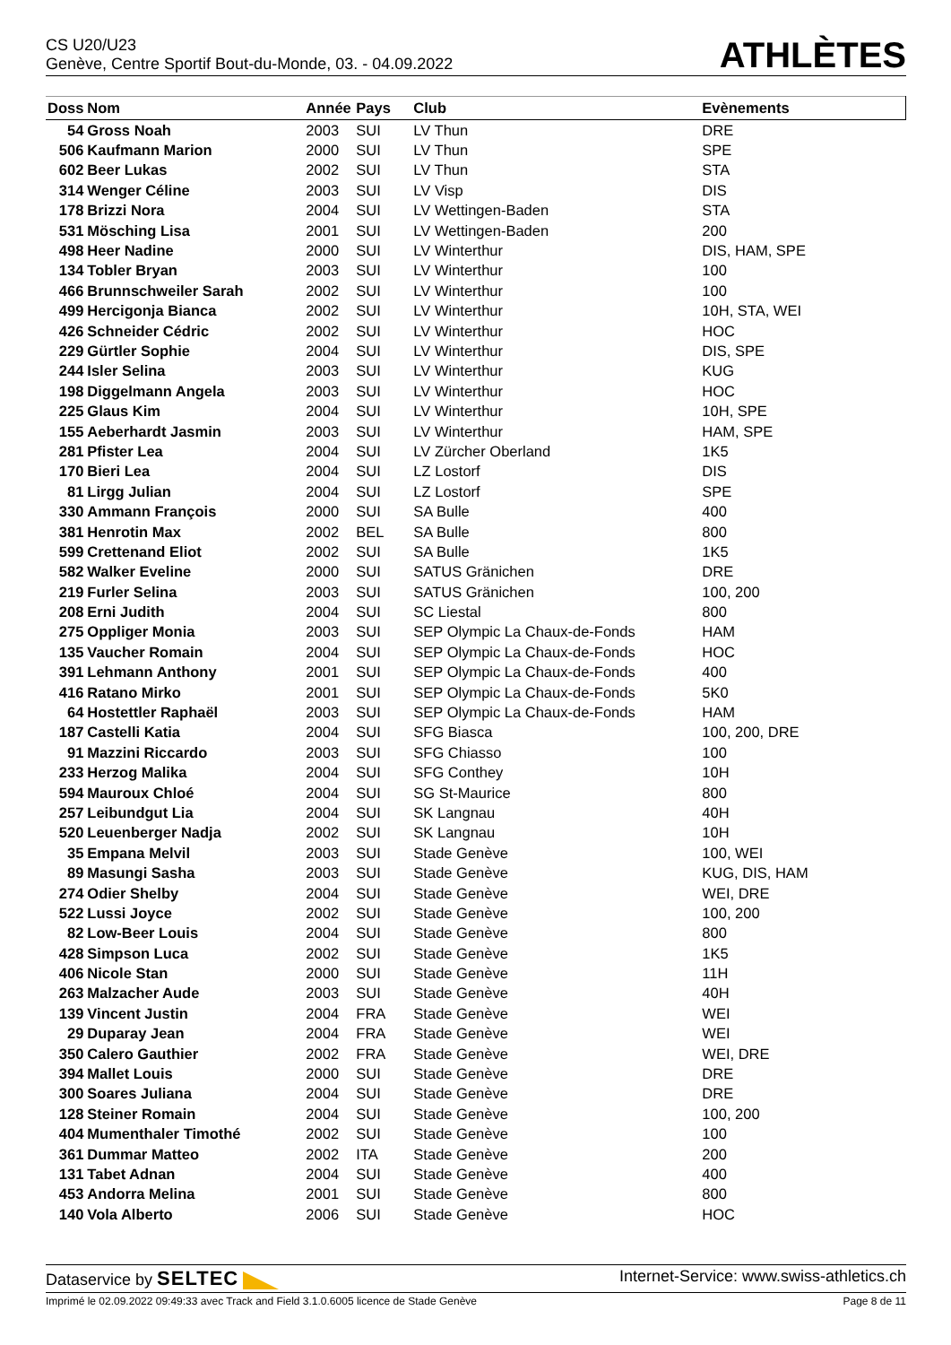CS U20/U23
Genève, Centre Sportif Bout-du-Monde, 03. - 04.09.2022
ATHLÈTES
| Doss | Nom | Année | Pays | Club | Evènements |
| --- | --- | --- | --- | --- | --- |
| 54 | Gross Noah | 2003 | SUI | LV Thun | DRE |
| 506 | Kaufmann Marion | 2000 | SUI | LV Thun | SPE |
| 602 | Beer Lukas | 2002 | SUI | LV Thun | STA |
| 314 | Wenger Céline | 2003 | SUI | LV Visp | DIS |
| 178 | Brizzi Nora | 2004 | SUI | LV Wettingen-Baden | STA |
| 531 | Mösching Lisa | 2001 | SUI | LV Wettingen-Baden | 200 |
| 498 | Heer Nadine | 2000 | SUI | LV Winterthur | DIS, HAM, SPE |
| 134 | Tobler Bryan | 2003 | SUI | LV Winterthur | 100 |
| 466 | Brunnschweiler Sarah | 2002 | SUI | LV Winterthur | 100 |
| 499 | Hercigonja Bianca | 2002 | SUI | LV Winterthur | 10H, STA, WEI |
| 426 | Schneider Cédric | 2002 | SUI | LV Winterthur | HOC |
| 229 | Gürtler Sophie | 2004 | SUI | LV Winterthur | DIS, SPE |
| 244 | Isler Selina | 2003 | SUI | LV Winterthur | KUG |
| 198 | Diggelmann Angela | 2003 | SUI | LV Winterthur | HOC |
| 225 | Glaus Kim | 2004 | SUI | LV Winterthur | 10H, SPE |
| 155 | Aeberhardt Jasmin | 2003 | SUI | LV Winterthur | HAM, SPE |
| 281 | Pfister Lea | 2004 | SUI | LV Zürcher Oberland | 1K5 |
| 170 | Bieri Lea | 2004 | SUI | LZ Lostorf | DIS |
| 81 | Lirgg Julian | 2004 | SUI | LZ Lostorf | SPE |
| 330 | Ammann François | 2000 | SUI | SA Bulle | 400 |
| 381 | Henrotin Max | 2002 | BEL | SA Bulle | 800 |
| 599 | Crettenand Eliot | 2002 | SUI | SA Bulle | 1K5 |
| 582 | Walker Eveline | 2000 | SUI | SATUS Gränichen | DRE |
| 219 | Furler Selina | 2003 | SUI | SATUS Gränichen | 100, 200 |
| 208 | Erni Judith | 2004 | SUI | SC Liestal | 800 |
| 275 | Oppliger Monia | 2003 | SUI | SEP Olympic La Chaux-de-Fonds | HAM |
| 135 | Vaucher Romain | 2004 | SUI | SEP Olympic La Chaux-de-Fonds | HOC |
| 391 | Lehmann Anthony | 2001 | SUI | SEP Olympic La Chaux-de-Fonds | 400 |
| 416 | Ratano Mirko | 2001 | SUI | SEP Olympic La Chaux-de-Fonds | 5K0 |
| 64 | Hostettler Raphaël | 2003 | SUI | SEP Olympic La Chaux-de-Fonds | HAM |
| 187 | Castelli Katia | 2004 | SUI | SFG Biasca | 100, 200, DRE |
| 91 | Mazzini Riccardo | 2003 | SUI | SFG Chiasso | 100 |
| 233 | Herzog Malika | 2004 | SUI | SFG Conthey | 10H |
| 594 | Mauroux Chloé | 2004 | SUI | SG St-Maurice | 800 |
| 257 | Leibundgut Lia | 2004 | SUI | SK Langnau | 40H |
| 520 | Leuenberger Nadja | 2002 | SUI | SK Langnau | 10H |
| 35 | Empana Melvil | 2003 | SUI | Stade Genève | 100, WEI |
| 89 | Masungi Sasha | 2003 | SUI | Stade Genève | KUG, DIS, HAM |
| 274 | Odier Shelby | 2004 | SUI | Stade Genève | WEI, DRE |
| 522 | Lussi Joyce | 2002 | SUI | Stade Genève | 100, 200 |
| 82 | Low-Beer Louis | 2004 | SUI | Stade Genève | 800 |
| 428 | Simpson Luca | 2002 | SUI | Stade Genève | 1K5 |
| 406 | Nicole Stan | 2000 | SUI | Stade Genève | 11H |
| 263 | Malzacher Aude | 2003 | SUI | Stade Genève | 40H |
| 139 | Vincent Justin | 2004 | FRA | Stade Genève | WEI |
| 29 | Duparay Jean | 2004 | FRA | Stade Genève | WEI |
| 350 | Calero Gauthier | 2002 | FRA | Stade Genève | WEI, DRE |
| 394 | Mallet Louis | 2000 | SUI | Stade Genève | DRE |
| 300 | Soares Juliana | 2004 | SUI | Stade Genève | DRE |
| 128 | Steiner Romain | 2004 | SUI | Stade Genève | 100, 200 |
| 404 | Mumenthaler Timothé | 2002 | SUI | Stade Genève | 100 |
| 361 | Dummar Matteo | 2002 | ITA | Stade Genève | 200 |
| 131 | Tabet Adnan | 2004 | SUI | Stade Genève | 400 |
| 453 | Andorra Melina | 2001 | SUI | Stade Genève | 800 |
| 140 | Vola Alberto | 2006 | SUI | Stade Genève | HOC |
Dataservice by SELTEC
Internet-Service: www.swiss-athletics.ch
Imprimé le 02.09.2022 09:49:33 avec Track and Field 3.1.0.6005 licence de Stade Genève
Page 8 de 11